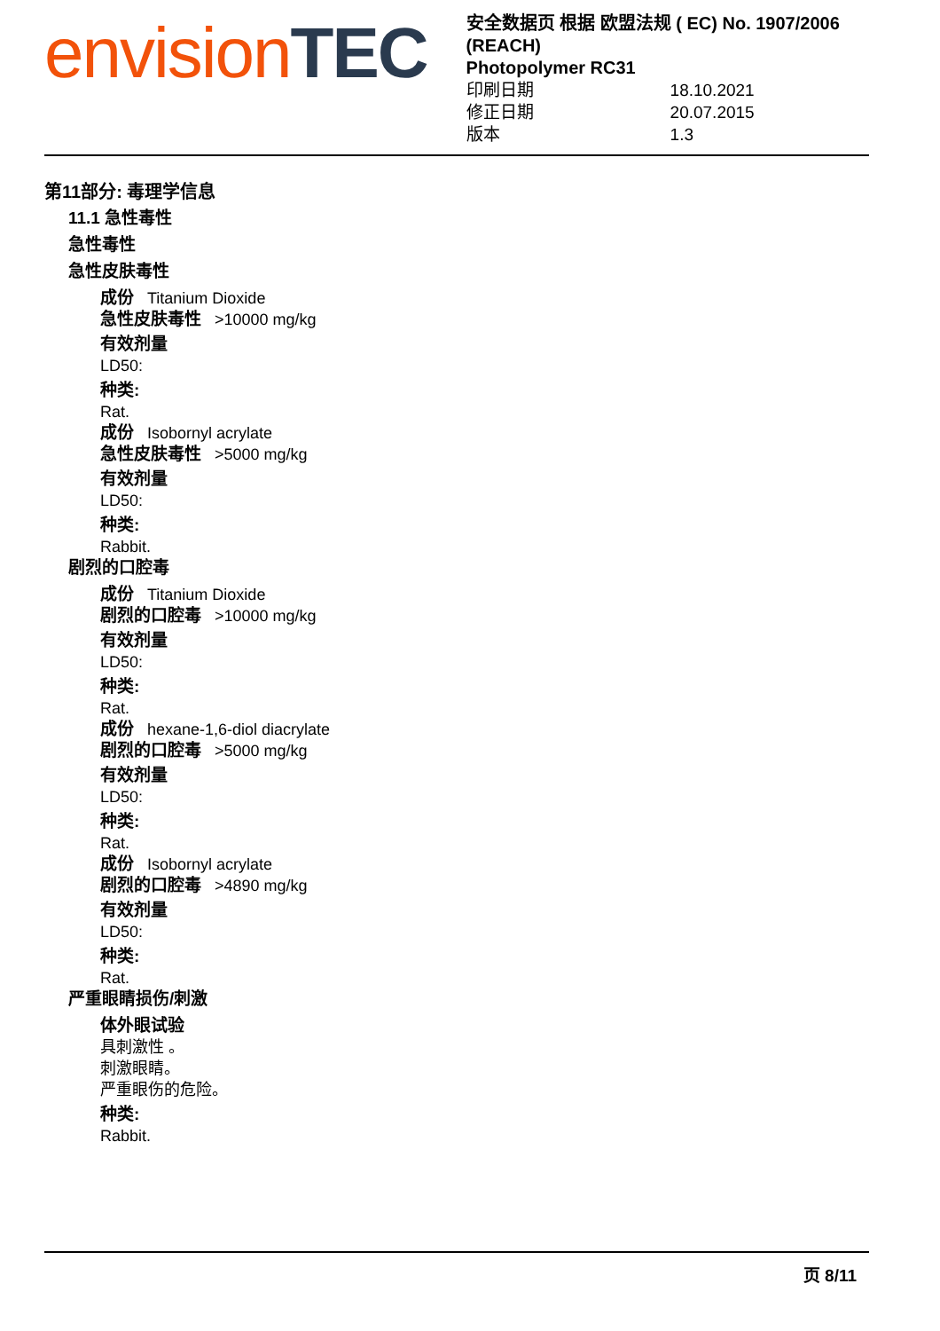envision TEC
安全数据页 根据 欧盟法规 ( EC) No. 1907/2006 (REACH)
Photopolymer RC31
印刷日期 18.10.2021
修正日期 20.07.2015
版本 1.3
第11部分: 毒理学信息
11.1 急性毒性
急性毒性
急性皮肤毒性
成份 Titanium Dioxide
急性皮肤毒性 >10000 mg/kg
有效剂量
LD50:
种类:
Rat.
成份 Isobornyl acrylate
急性皮肤毒性 >5000 mg/kg
有效剂量
LD50:
种类:
Rabbit.
剧烈的口腔毒
成份 Titanium Dioxide
剧烈的口腔毒 >10000 mg/kg
有效剂量
LD50:
种类:
Rat.
成份 hexane-1,6-diol diacrylate
剧烈的口腔毒 >5000 mg/kg
有效剂量
LD50:
种类:
Rat.
成份 Isobornyl acrylate
剧烈的口腔毒 >4890 mg/kg
有效剂量
LD50:
种类:
Rat.
严重眼睛损伤/刺激
体外眼试验
具刺激性 。
刺激眼睛。
严重眼伤的危险。
种类:
Rabbit.
页 8/11